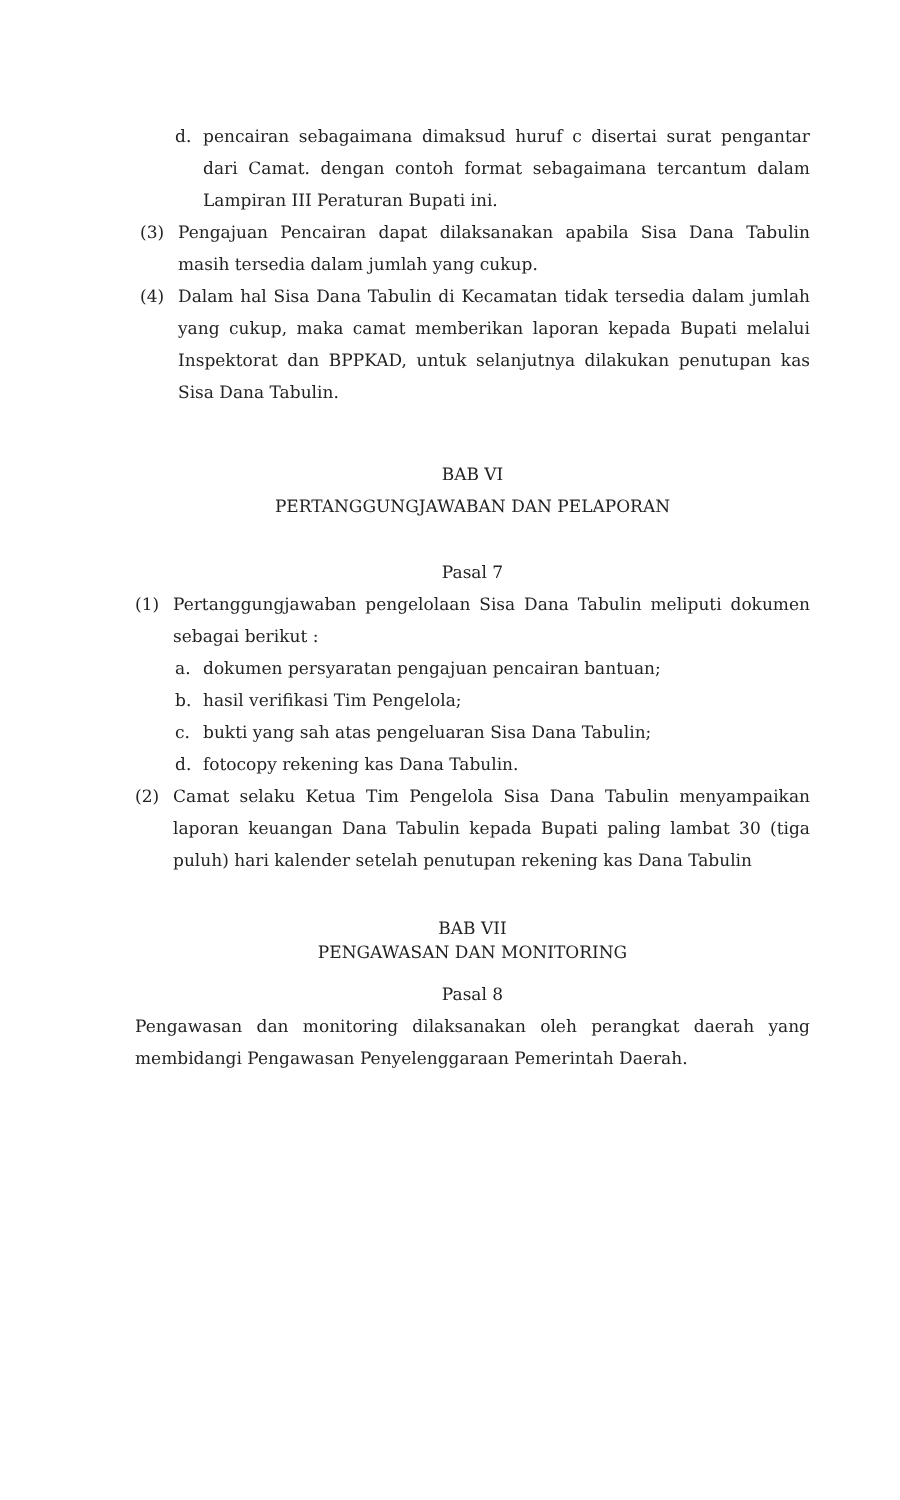d. pencairan sebagaimana dimaksud huruf c disertai surat pengantar dari Camat. dengan contoh format sebagaimana tercantum dalam Lampiran III Peraturan Bupati ini.
(3) Pengajuan Pencairan dapat dilaksanakan apabila Sisa Dana Tabulin masih tersedia dalam jumlah yang cukup.
(4) Dalam hal Sisa Dana Tabulin di Kecamatan tidak tersedia dalam jumlah yang cukup, maka camat memberikan laporan kepada Bupati melalui Inspektorat dan BPPKAD, untuk selanjutnya dilakukan penutupan kas Sisa Dana Tabulin.
BAB VI
PERTANGGUNGJAWABAN DAN PELAPORAN
Pasal 7
(1) Pertanggungjawaban pengelolaan Sisa Dana Tabulin meliputi dokumen sebagai berikut :
a. dokumen persyaratan pengajuan pencairan bantuan;
b. hasil verifikasi Tim Pengelola;
c. bukti yang sah atas pengeluaran Sisa Dana Tabulin;
d. fotocopy rekening kas Dana Tabulin.
(2) Camat selaku Ketua Tim Pengelola Sisa Dana Tabulin menyampaikan laporan keuangan Dana Tabulin kepada Bupati paling lambat 30 (tiga puluh) hari kalender setelah penutupan rekening kas Dana Tabulin
BAB VII
PENGAWASAN DAN MONITORING
Pasal 8
Pengawasan dan monitoring dilaksanakan oleh perangkat daerah yang membidangi Pengawasan Penyelenggaraan Pemerintah Daerah.